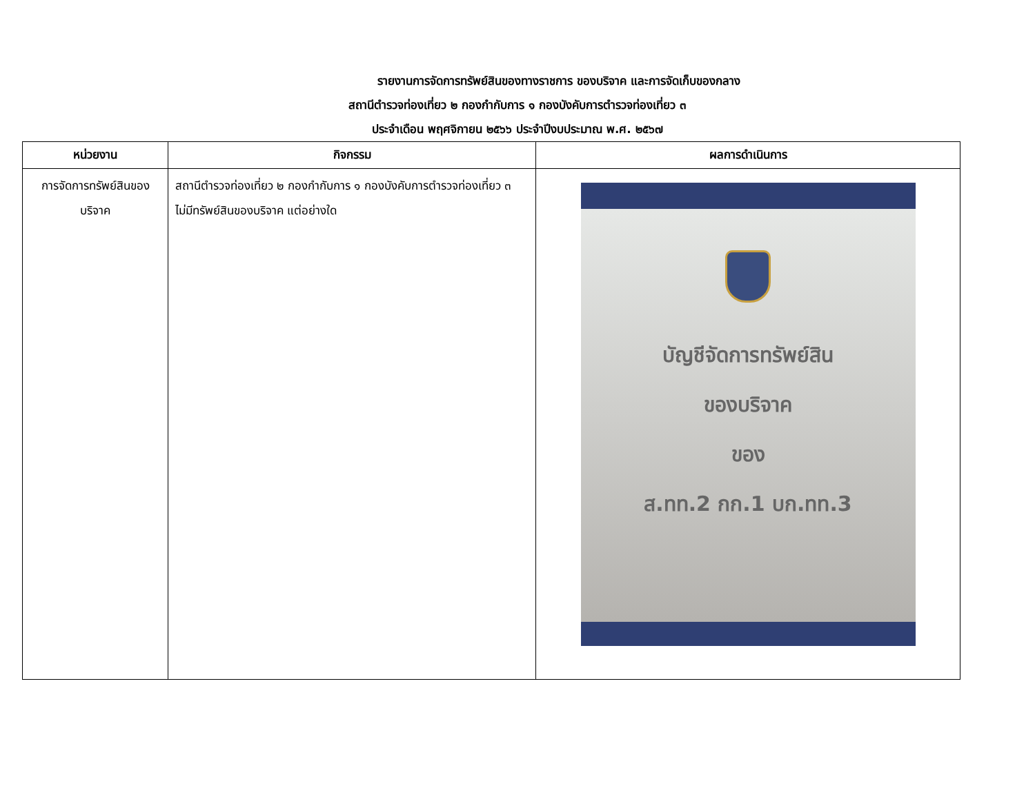รายงานการจัดการทรัพย์สินของทางราชการ ของบริจาค และการจัดเก็บของกลาง
สถานีตำรวจท่องเที่ยว ๒ กองกำกับการ ๑ กองบังคับการตำรวจท่องเที่ยว ๓
ประจำเดือน พฤศจิกายน ๒๕๖๖ ประจำปีงบประมาณ พ.ศ. ๒๕๖๗
| หน่วยงาน | กิจกรรม | ผลการดำเนินการ |
| --- | --- | --- |
| การจัดการทรัพย์สินของบริจาค | สถานีตำรวจท่องเที่ยว ๒ กองกำกับการ ๑ กองบังคับการตำรวจท่องเที่ยว ๓ ไม่มีทรัพย์สินของบริจาค แต่อย่างใด | บัญชีจัดการทรัพย์สิน ของบริจาค ของ ส.ทท.2 กก.1 บก.ทท.3 |